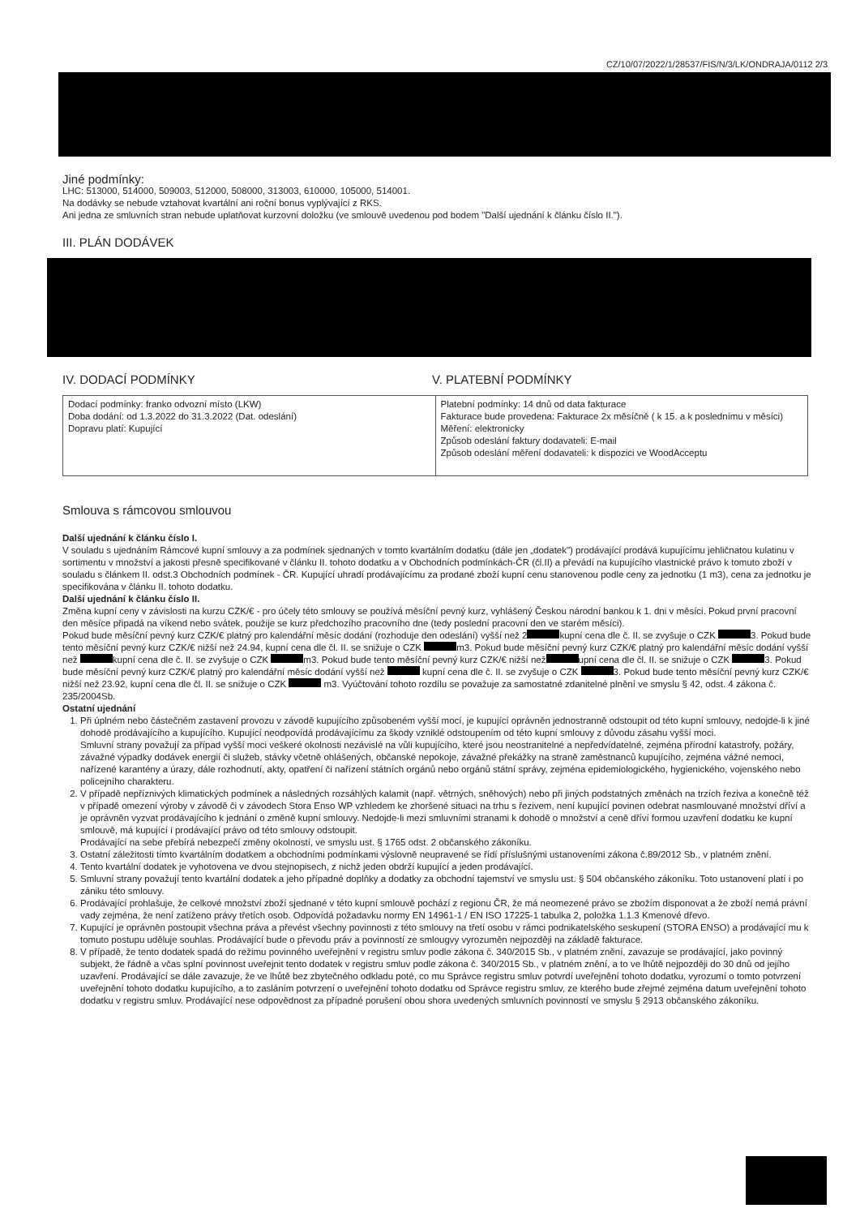CZ/10/07/2022/1/28537/FIS/N/3/LK/ONDRAJA/0112 2/3
Jiné podmínky:
LHC: 513000, 514000, 509003, 512000, 508000, 313003, 610000, 105000, 514001.
Na dodávky se nebude vztahovat kvartální ani roční bonus vyplývající z RKS.
Ani jedna ze smluvních stran nebude uplatňovat kurzovní doložku (ve smlouvě uvedenou pod bodem "Další ujednání k článku číslo II.").
III. PLÁN DODÁVEK
IV. DODACÍ PODMÍNKY V. PLATEBNÍ PODMÍNKY
| Dodací podmínky: franko odvozní místo (LKW) Doba dodání: od 1.3.2022 do 31.3.2022 (Dat. odeslání) Dopravu platí: Kupující | Platební podmínky: 14 dnů od data fakturace Fakturace bude provedena: Fakturace 2x měsíčně ( k 15. a k poslednímu v měsíci) Měření: elektronicky Způsob odeslání faktury dodavateli: E-mail Způsob odeslání měření dodavateli: k dispozici ve WoodAcceptu |
Smlouva s rámcovou smlouvou
Další ujednání k článku číslo I.
V souladu s ujednáním Rámcové kupní smlouvy a za podmínek sjednaných v tomto kvartálním dodatku (dále jen „dodatek") prodávající prodává kupujícímu jehličnatou kulatinu v sortimentu v množství a jakosti přesně specifikované v článku II. tohoto dodatku a v Obchodních podmínkách-ČR (čl.II) a převádí na kupujícího vlastnické právo k tomuto zboží v souladu s článkem II. odst.3 Obchodních podmínek - ČR. Kupující uhradí prodávajícímu za prodané zboží kupní cenu stanovenou podle ceny za jednotku (1 m3), cena za jednotku je specifikována v článku II. tohoto dodatku.
Další ujednání k článku číslo II.
Změna kupní ceny v závislosti na kurzu CZK/€ - pro účely této smlouvy se používá měsíční pevný kurz, vyhlášený Českou národní bankou k 1. dni v měsíci. Pokud první pracovní den měsíce připadá na víkend nebo svátek, použije se kurz předchozího pracovního dne (tedy poslední pracovní den ve starém měsíci).
Pokud bude měsíční pevný kurz CZK/€ platný pro kalendářní měsíc dodání (rozhoduje den odeslání) vyšší než 2 kupní cena dle č. II. se zvyšuje o CZK 3. Pokud bude tento měsíční pevný kurz CZK/€ nižší než 24.94, kupní cena dle čl. II. se snižuje o CZK m3. Pokud bude měsíční pevný kurz CZK/€ platný pro kalendářní měsíc dodání vyšší než kupní cena dle č. II. se zvyšuje o CZK m3. Pokud bude tento měsíční pevný kurz CZK/€ nižší než upní cena dle čl. II. se snižuje o CZK 3. Pokud bude měsíční pevný kurz CZK/€ platný pro kalendářní měsíc dodání vyšší než kupní cena dle č. II. se zvyšuje o CZK 3. Pokud bude tento měsíční pevný kurz CZK/€ nižší než 23.92, kupní cena dle čl. II. se snižuje o CZK m3. Vyúčtování tohoto rozdílu se považuje za samostatné zdanitelné plnění ve smyslu § 42, odst. 4 zákona č. 235/2004Sb.
Ostatní ujednání
1. Při úplném nebo částečném zastavení provozu v závodě kupujícího způsobeném vyšší mocí, je kupující oprávněn jednostranně odstoupit od této kupní smlouvy, nedojde-li k jiné dohodě prodávajícího a kupujícího. Kupující neodpovídá prodávajícímu za škody vzniklé odstoupením od této kupní smlouvy z důvodu zásahu vyšší moci.
Smluvní strany považují za případ vyšší moci veškeré okolnosti nezávislé na vůli kupujícího, které jsou neostranitelné a nepředvídatelné, zejména přírodní katastrofy, požáry, závažné výpadky dodávek energií či služeb, stávky včetně ohlášených, občanské nepokoje, závažné překážky na straně zaměstnanců kupujícího, zejména vážné nemoci, nařízené karantény a úrazy, dále rozhodnutí, akty, opatření či nařízení státních orgánů nebo orgánů státní správy, zejména epidemiologického, hygienického, vojenského nebo policejního charakteru.
2. V případě nepříznivých klimatických podmínek a následných rozsáhlých kalamit (např. větrných, sněhových) nebo při jiných podstatných změnách na trzích řeziva a konečně též v případě omezení výroby v závodě či v závodech Stora Enso WP vzhledem ke zhoršené situaci na trhu s řezivem, není kupující povinen odebrat nasmlouvané množství dříví a je oprávněn vyzvat prodávajícího k jednání o změně kupní smlouvy. Nedojde-li mezi smluvními stranami k dohodě o množství a ceně dříví formou uzavření dodatku ke kupní smlouvě, má kupující i prodávající právo od této smlouvy odstoupit.
Prodávající na sebe přebírá nebezpečí změny okolností, ve smyslu ust. § 1765 odst. 2 občanského zákoníku.
3. Ostatní záležitosti tímto kvartálním dodatkem a obchodními podmínkami výslovně neupravené se řídí příslušnými ustanoveními zákona č.89/2012 Sb., v platném znění.
4. Tento kvartální dodatek je vyhotovena ve dvou stejnopisech, z nichž jeden obdrží kupující a jeden prodávající.
5. Smluvní strany považují tento kvartální dodatek a jeho případné doplňky a dodatky za obchodní tajemství ve smyslu ust. § 504 občanského zákoníku. Toto ustanovení platí i po zániku této smlouvy.
6. Prodávající prohlašuje, že celkové množství zboží sjednané v této kupní smlouvě pochází z regionu ČR, že má neomezené právo se zbožím disponovat a že zboží nemá právní vady zejména, že není zatíženo právy třetích osob. Odpovídá požadavku normy EN 14961-1 / EN ISO 17225-1 tabulka 2, položka 1.1.3 Kmenové dřevo.
7. Kupující je oprávněn postoupit všechna práva a převést všechny povinnosti z této smlouvy na třetí osobu v rámci podnikatelského seskupení (STORA ENSO) a prodávající mu k tomuto postupu uděluje souhlas. Prodávající bude o převodu práv a povinností ze smlougvy vyrozuměn nejpozději na základě fakturace.
8. V případě, že tento dodatek spadá do režimu povinného uveřejnění v registru smluv podle zákona č. 340/2015 Sb., v platném znění, zavazuje se prodávající, jako povinný subjekt, že řádně a včas splní povinnost uveřejnit tento dodatek v registru smluv podle zákona č. 340/2015 Sb., v platném znění, a to ve lhůtě nejpozději do 30 dnů od jejího uzavření. Prodávající se dále zavazuje, že ve lhůtě bez zbytečného odkladu poté, co mu Správce registru smluv potvrdí uveřejnění tohoto dodatku, vyrozumí o tomto potvrzení uveřejnění tohoto dodatku kupujícího, a to zasláním potvrzení o uveřejnění tohoto dodatku od Správce registru smluv, ze kterého bude zřejmé zejména datum uveřejnění tohoto dodatku v registru smluv. Prodávající nese odpovědnost za případné porušení obou shora uvedených smluvních povinností ve smyslu § 2913 občanského zákoníku.